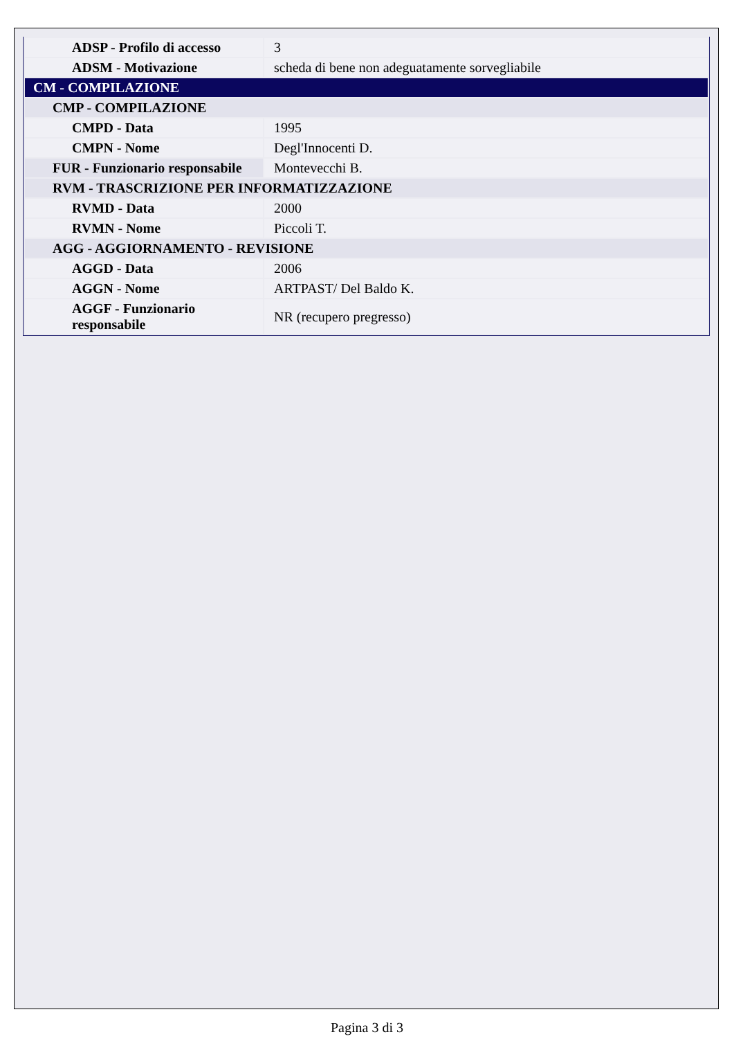| ADSP - Profilo di accesso | 3 |
| ADSM - Motivazione | scheda di bene non adeguatamente sorvegliabile |
| CM - COMPILAZIONE | |
| CMP - COMPILAZIONE | |
| CMPD - Data | 1995 |
| CMPN - Nome | Degl'Innocenti D. |
| FUR - Funzionario responsabile | Montevecchi B. |
| RVM - TRASCRIZIONE PER INFORMATIZZAZIONE | |
| RVMD - Data | 2000 |
| RVMN - Nome | Piccoli T. |
| AGG - AGGIORNAMENTO - REVISIONE | |
| AGGD - Data | 2006 |
| AGGN - Nome | ARTPAST/ Del Baldo K. |
| AGGF - Funzionario responsabile | NR (recupero pregresso) |
Pagina 3 di 3